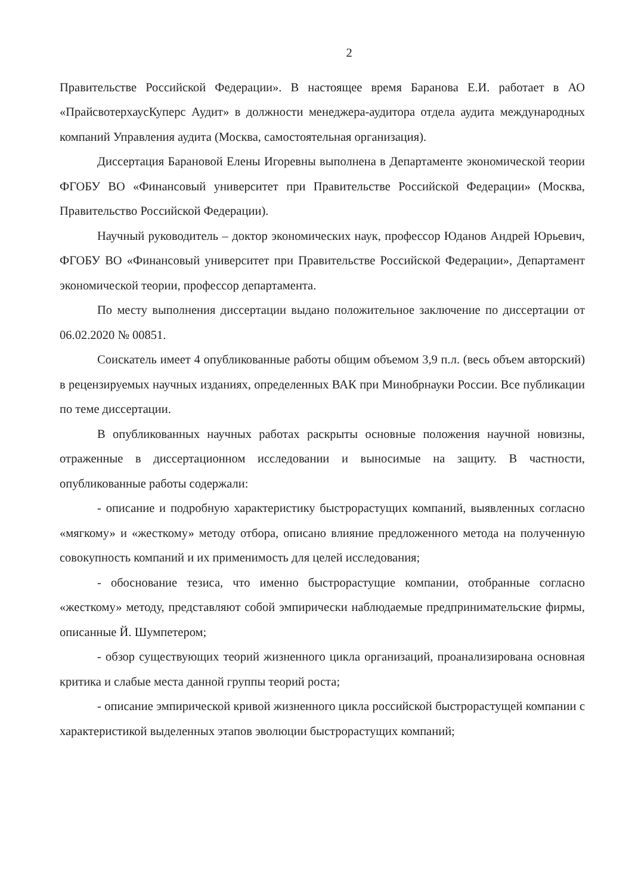2
Правительстве Российской Федерации». В настоящее время Баранова Е.И. работает в АО «ПрайсвотерхаусКуперс Аудит» в должности менеджера-аудитора отдела аудита международных компаний Управления аудита (Москва, самостоятельная организация).
Диссертация Барановой Елены Игоревны выполнена в Департаменте экономической теории ФГОБУ ВО «Финансовый университет при Правительстве Российской Федерации» (Москва, Правительство Российской Федерации).
Научный руководитель – доктор экономических наук, профессор Юданов Андрей Юрьевич, ФГОБУ ВО «Финансовый университет при Правительстве Российской Федерации», Департамент экономической теории, профессор департамента.
По месту выполнения диссертации выдано положительное заключение по диссертации от 06.02.2020 № 00851.
Соискатель имеет 4 опубликованные работы общим объемом 3,9 п.л. (весь объем авторский) в рецензируемых научных изданиях, определенных ВАК при Минобрнауки России. Все публикации по теме диссертации.
В опубликованных научных работах раскрыты основные положения научной новизны, отраженные в диссертационном исследовании и выносимые на защиту. В частности, опубликованные работы содержали:
- описание и подробную характеристику быстрорастущих компаний, выявленных согласно «мягкому» и «жесткому» методу отбора, описано влияние предложенного метода на полученную совокупность компаний и их применимость для целей исследования;
- обоснование тезиса, что именно быстрорастущие компании, отобранные согласно «жесткому» методу, представляют собой эмпирически наблюдаемые предпринимательские фирмы, описанные Й. Шумпетером;
- обзор существующих теорий жизненного цикла организаций, проанализирована основная критика и слабые места данной группы теорий роста;
- описание эмпирической кривой жизненного цикла российской быстрорастущей компании с характеристикой выделенных этапов эволюции быстрорастущих компаний;